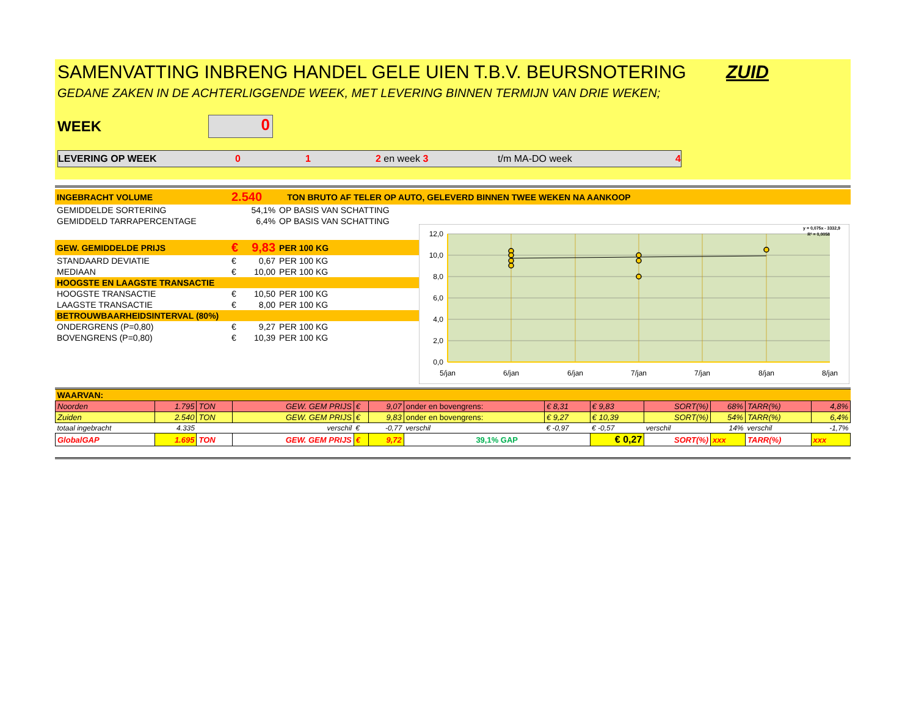SAMENVATTING INBRENG HANDEL GELE UIEN T.B.V. BEURSNOTERING ZUID
GEDANE ZAKEN IN DE ACHTERLIGGENDE WEEK, MET LEVERING BINNEN TERMIJN VAN DRIE WEKEN;
WEEK
0
LEVERING OP WEEK 0 1 2 en week 3 t/m MA-DO week 4
| INGEBRACHT VOLUME | 2.540 | TON BRUTO AF TELER OP AUTO, GELEVERD BINNEN TWEE WEKEN NA AANKOOP |
| GEMIDDELDE SORTERING | | 54,1% | OP BASIS VAN SCHATTING |
| GEMIDDELD TARRAPERCENTAGE | | 6,4% | OP BASIS VAN SCHATTING |
| GEW. GEMIDDELDE PRIJS | € | 9,83 | PER 100 KG |
| STANDAARD DEVIATIE | € | 0,67 | PER 100 KG |
| MEDIAAN | € | 10,00 | PER 100 KG |
| HOOGSTE EN LAAGSTE TRANSACTIE | | | |
| HOOGSTE TRANSACTIE | € | 10,50 | PER 100 KG |
| LAAGSTE TRANSACTIE | € | 8,00 | PER 100 KG |
| BETROUWBAARHEIDSINTERVAL (80%) | | | |
| ONDERGRENS (P=0,80) | € | 9,27 | PER 100 KG |
| BOVENGRENS (P=0,80) | € | 10,39 | PER 100 KG |
12,0
10,0
8,0
6,0
4,0
2,0
0,0
5/jan
6/jan
6/jan
7/jan
7/jan
8/jan
8/jan
y = 0,075x - 3332,9
R² = 0,0058
| WAARVAN: | | | | | | | | | | | | |
| Noorden | 1.795 | TON | GEW. GEM PRIJS | € | 9,07 | onder en bovengrens: | € 8,31 | € 9,83 | SORT(%) | 68% | TARR(%) | 4,8% |
| Zuiden | 2.540 | TON | GEW. GEM PRIJS | € | 9,83 | onder en bovengrens: | € 9,27 | € 10,39 | SORT(%) | 54% | TARR(%) | 6,4% |
| totaal ingebracht | 4.335 | | verschil | € | -0,77 | verschil | € -0,97 | € -0,57 | verschil | 14% | verschil | -1,7% |
| GlobalGAP | 1.695 | TON | GEW. GEM PRIJS | € | 9,72 | 39,1% GAP | | € 0,27 | SORT(%) | xxx | TARR(%) | xxx |